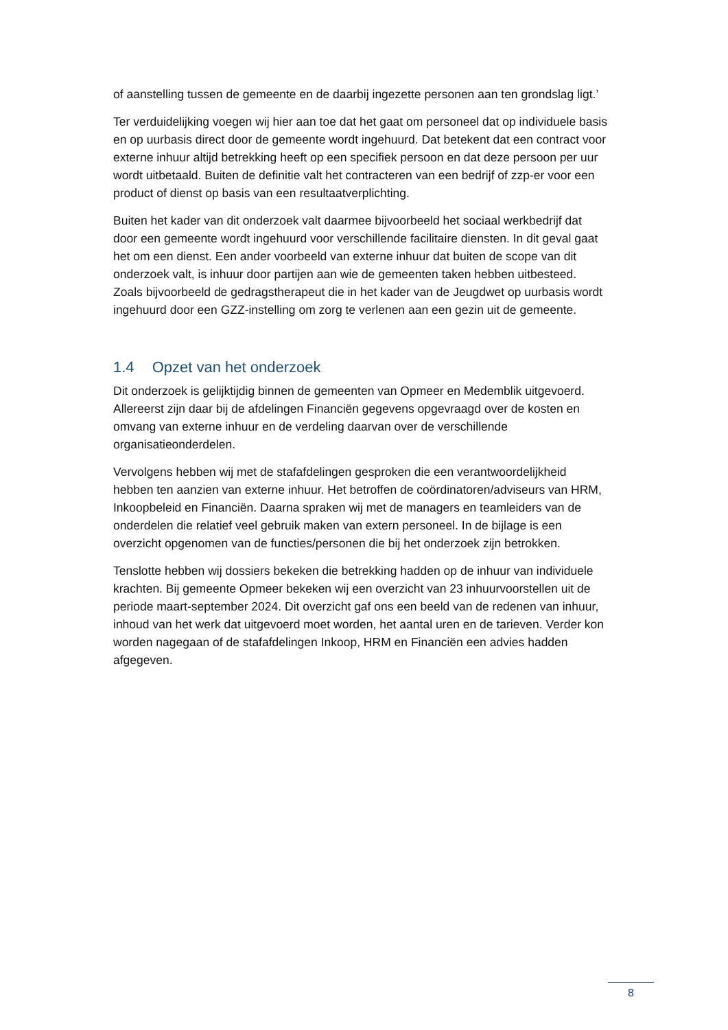of aanstelling tussen de gemeente en de daarbij ingezette personen aan ten grondslag ligt.’
Ter verduidelijking voegen wij hier aan toe dat het gaat om personeel dat op individuele basis en op uurbasis direct door de gemeente wordt ingehuurd. Dat betekent dat een contract voor externe inhuur altijd betrekking heeft op een specifiek persoon en dat deze persoon per uur wordt uitbetaald. Buiten de definitie valt het contracteren van een bedrijf of zzp-er voor een product of dienst op basis van een resultaatverplichting.
Buiten het kader van dit onderzoek valt daarmee bijvoorbeeld het sociaal werkbedrijf dat door een gemeente wordt ingehuurd voor verschillende facilitaire diensten. In dit geval gaat het om een dienst. Een ander voorbeeld van externe inhuur dat buiten de scope van dit onderzoek valt, is inhuur door partijen aan wie de gemeenten taken hebben uitbesteed. Zoals bijvoorbeeld de gedragstherapeut die in het kader van de Jeugdwet op uurbasis wordt ingehuurd door een GZZ-instelling om zorg te verlenen aan een gezin uit de gemeente.
1.4 Opzet van het onderzoek
Dit onderzoek is gelijktijdig binnen de gemeenten van Opmeer en Medemblik uitgevoerd. Allereerst zijn daar bij de afdelingen Financiën gegevens opgevraagd over de kosten en omvang van externe inhuur en de verdeling daarvan over de verschillende organisatieonderdelen.
Vervolgens hebben wij met de stafafdelingen gesproken die een verantwoordelijkheid hebben ten aanzien van externe inhuur. Het betroffen de coördinatoren/adviseurs van HRM, Inkoopbeleid en Financiën. Daarna spraken wij met de managers en teamleiders van de onderdelen die relatief veel gebruik maken van extern personeel. In de bijlage is een overzicht opgenomen van de functies/personen die bij het onderzoek zijn betrokken.
Tenslotte hebben wij dossiers bekeken die betrekking hadden op de inhuur van individuele krachten. Bij gemeente Opmeer bekeken wij een overzicht van 23 inhuurvoorstellen uit de periode maart-september 2024. Dit overzicht gaf ons een beeld van de redenen van inhuur, inhoud van het werk dat uitgevoerd moet worden, het aantal uren en de tarieven. Verder kon worden nagegaan of de stafafdelingen Inkoop, HRM en Financiën een advies hadden afgegeven.
8